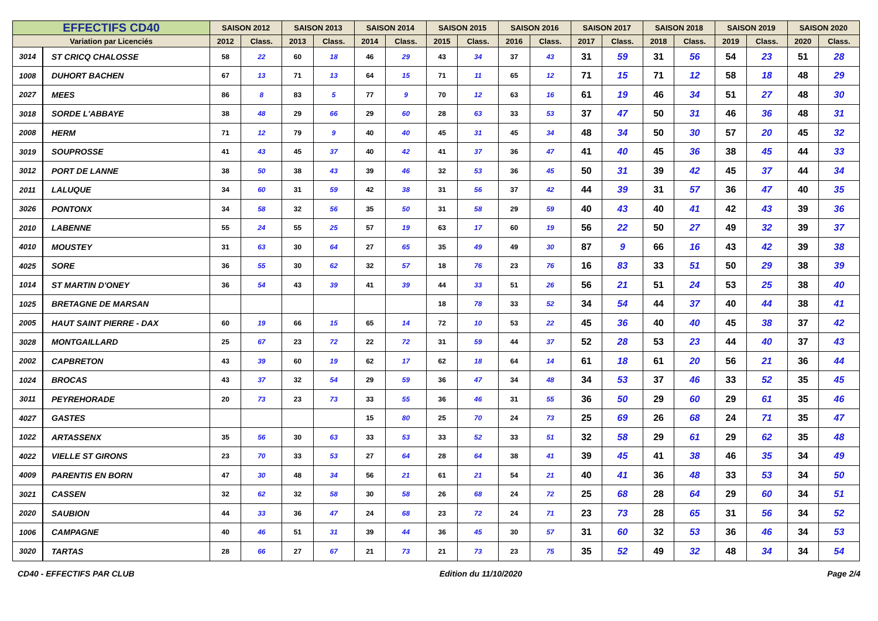| EFFECTIFS CD40 | | SAISON 2012 | | SAISON 2013 | | SAISON 2014 | | SAISON 2015 | | SAISON 2016 | | SAISON 2017 | | SAISON 2018 | | SAISON 2019 | | SAISON 2020 | |
| --- | --- | --- | --- | --- | --- | --- | --- | --- | --- | --- | --- | --- | --- | --- | --- | --- | --- | --- | --- |
| Variation par Licenciés | | 2012 | Class. | 2013 | Class. | 2014 | Class. | 2015 | Class. | 2016 | Class. | 2017 | Class. | 2018 | Class. | 2019 | Class. | 2020 | Class. |
| 3014 | ST CRICQ CHALOSSE | 58 | 22 | 60 | 18 | 46 | 29 | 43 | 34 | 37 | 43 | 31 | 59 | 31 | 56 | 54 | 23 | 51 | 28 |
| 1008 | DUHORT BACHEN | 67 | 13 | 71 | 13 | 64 | 15 | 71 | 11 | 65 | 12 | 71 | 15 | 71 | 12 | 58 | 18 | 48 | 29 |
| 2027 | MEES | 86 | 8 | 83 | 5 | 77 | 9 | 70 | 12 | 63 | 16 | 61 | 19 | 46 | 34 | 51 | 27 | 48 | 30 |
| 3018 | SORDE L'ABBAYE | 38 | 48 | 29 | 66 | 29 | 60 | 28 | 63 | 33 | 53 | 37 | 47 | 50 | 31 | 46 | 36 | 48 | 31 |
| 2008 | HERM | 71 | 12 | 79 | 9 | 40 | 40 | 45 | 31 | 45 | 34 | 48 | 34 | 50 | 30 | 57 | 20 | 45 | 32 |
| 3019 | SOUPROSSE | 41 | 43 | 45 | 37 | 40 | 42 | 41 | 37 | 36 | 47 | 41 | 40 | 45 | 36 | 38 | 45 | 44 | 33 |
| 3012 | PORT DE LANNE | 38 | 50 | 38 | 43 | 39 | 46 | 32 | 53 | 36 | 45 | 50 | 31 | 39 | 42 | 45 | 37 | 44 | 34 |
| 2011 | LALUQUE | 34 | 60 | 31 | 59 | 42 | 38 | 31 | 56 | 37 | 42 | 44 | 39 | 31 | 57 | 36 | 47 | 40 | 35 |
| 3026 | PONTONX | 34 | 58 | 32 | 56 | 35 | 50 | 31 | 58 | 29 | 59 | 40 | 43 | 40 | 41 | 42 | 43 | 39 | 36 |
| 2010 | LABENNE | 55 | 24 | 55 | 25 | 57 | 19 | 63 | 17 | 60 | 19 | 56 | 22 | 50 | 27 | 49 | 32 | 39 | 37 |
| 4010 | MOUSTEY | 31 | 63 | 30 | 64 | 27 | 65 | 35 | 49 | 49 | 30 | 87 | 9 | 66 | 16 | 43 | 42 | 39 | 38 |
| 4025 | SORE | 36 | 55 | 30 | 62 | 32 | 57 | 18 | 76 | 23 | 76 | 16 | 83 | 33 | 51 | 50 | 29 | 38 | 39 |
| 1014 | ST MARTIN D'ONEY | 36 | 54 | 43 | 39 | 41 | 39 | 44 | 33 | 51 | 26 | 56 | 21 | 51 | 24 | 53 | 25 | 38 | 40 |
| 1025 | BRETAGNE DE MARSAN | | | | | | | 18 | 78 | 33 | 52 | 34 | 54 | 44 | 37 | 40 | 44 | 38 | 41 |
| 2005 | HAUT SAINT PIERRE - DAX | 60 | 19 | 66 | 15 | 65 | 14 | 72 | 10 | 53 | 22 | 45 | 36 | 40 | 40 | 45 | 38 | 37 | 42 |
| 3028 | MONTGAILLARD | 25 | 67 | 23 | 72 | 22 | 72 | 31 | 59 | 44 | 37 | 52 | 28 | 53 | 23 | 44 | 40 | 37 | 43 |
| 2002 | CAPBRETON | 43 | 39 | 60 | 19 | 62 | 17 | 62 | 18 | 64 | 14 | 61 | 18 | 61 | 20 | 56 | 21 | 36 | 44 |
| 1024 | BROCAS | 43 | 37 | 32 | 54 | 29 | 59 | 36 | 47 | 34 | 48 | 34 | 53 | 37 | 46 | 33 | 52 | 35 | 45 |
| 3011 | PEYREHORADE | 20 | 73 | 23 | 73 | 33 | 55 | 36 | 46 | 31 | 55 | 36 | 50 | 29 | 60 | 29 | 61 | 35 | 46 |
| 4027 | GASTES | | | | | 15 | 80 | 25 | 70 | 24 | 73 | 25 | 69 | 26 | 68 | 24 | 71 | 35 | 47 |
| 1022 | ARTASSENX | 35 | 56 | 30 | 63 | 33 | 53 | 33 | 52 | 33 | 51 | 32 | 58 | 29 | 61 | 29 | 62 | 35 | 48 |
| 4022 | VIELLE ST GIRONS | 23 | 70 | 33 | 53 | 27 | 64 | 28 | 64 | 38 | 41 | 39 | 45 | 41 | 38 | 46 | 35 | 34 | 49 |
| 4009 | PARENTIS EN BORN | 47 | 30 | 48 | 34 | 56 | 21 | 61 | 21 | 54 | 21 | 40 | 41 | 36 | 48 | 33 | 53 | 34 | 50 |
| 3021 | CASSEN | 32 | 62 | 32 | 58 | 30 | 58 | 26 | 68 | 24 | 72 | 25 | 68 | 28 | 64 | 29 | 60 | 34 | 51 |
| 2020 | SAUBION | 44 | 33 | 36 | 47 | 24 | 68 | 23 | 72 | 24 | 71 | 23 | 73 | 28 | 65 | 31 | 56 | 34 | 52 |
| 1006 | CAMPAGNE | 40 | 46 | 51 | 31 | 39 | 44 | 36 | 45 | 30 | 57 | 31 | 60 | 32 | 53 | 36 | 46 | 34 | 53 |
| 3020 | TARTAS | 28 | 66 | 27 | 67 | 21 | 73 | 21 | 73 | 23 | 75 | 35 | 52 | 49 | 32 | 48 | 34 | 34 | 54 |
CD40 - EFFECTIFS PAR CLUB Edition du 11/10/2020 Page 2/4